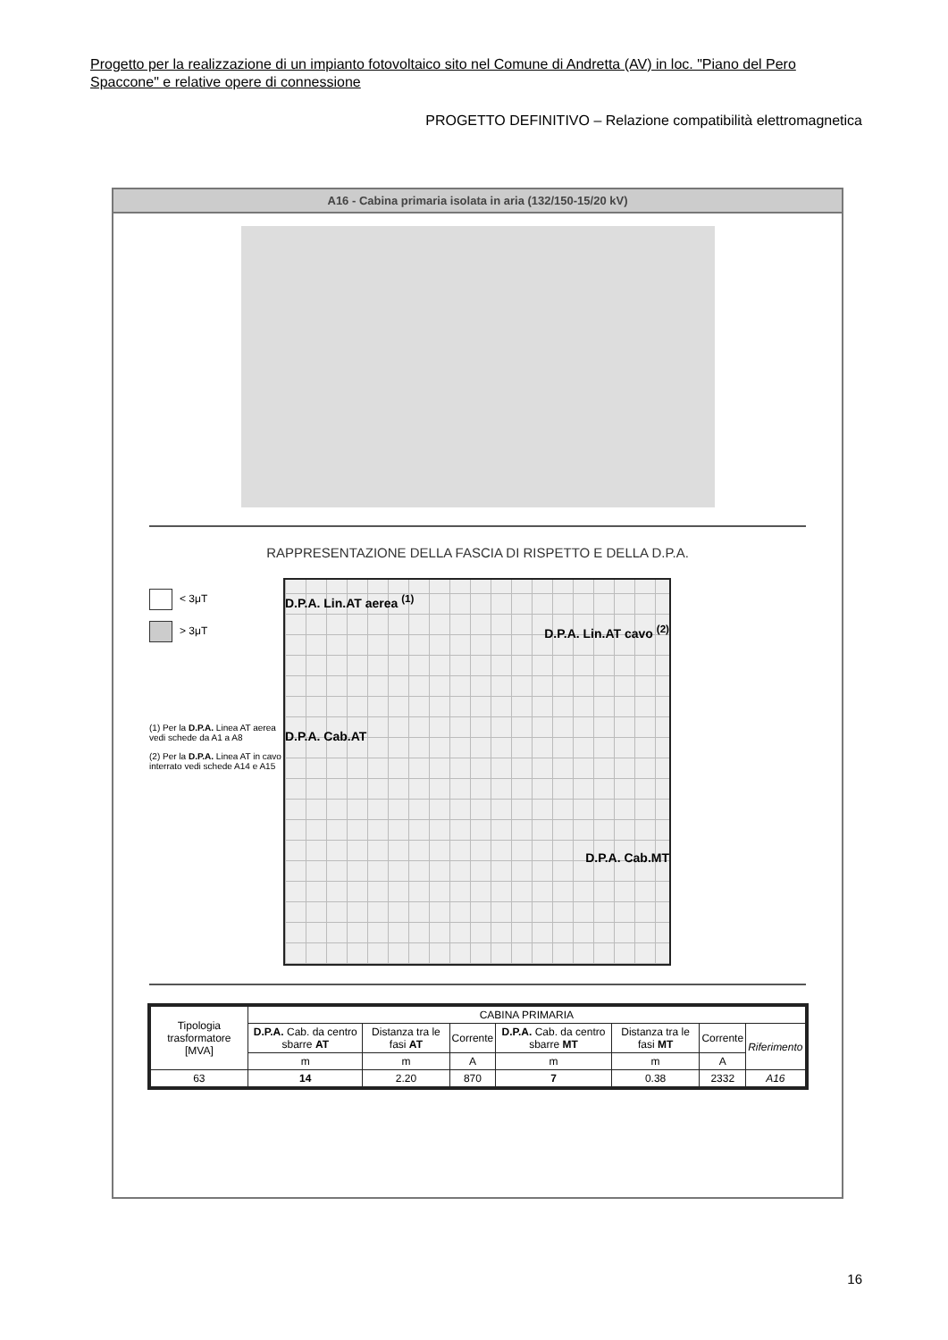Progetto per la realizzazione di un impianto fotovoltaico sito nel Comune di Andretta (AV) in loc. "Piano del Pero Spaccone" e relative opere di connessione
PROGETTO DEFINITIVO – Relazione compatibilità elettromagnetica
A16 - Cabina primaria isolata in aria (132/150-15/20 kV)
RAPPRESENTAZIONE DELLA FASCIA DI RISPETTO E DELLA D.P.A.
< 3μT
> 3μT
(1) Per la D.P.A. Linea AT aerea vedi schede da A1 a A8
(2) Per la D.P.A. Linea AT in cavo interrato vedi schede A14 e A15
D.P.A. Lin.AT aerea <sup>(1)</sup>
D.P.A. Lin.AT cavo <sup>(2)</sup>
D.P.A. Cab.AT
D.P.A. Cab.MT
| Tipologia trasformatore [MVA] | CABINA PRIMARIA | | | | | | |
| --- | --- | --- | --- | --- | --- | --- | --- |
| | D.P.A. Cab. da centro sbarre AT | Distanza tra le fasi AT | Corrente | D.P.A. Cab. da centro sbarre MT | Distanza tra le fasi MT | Corrente | Riferimento |
| | m | m | A | m | m | A | |
| 63 | 14 | 2.20 | 870 | 7 | 0.38 | 2332 | A16 |
16